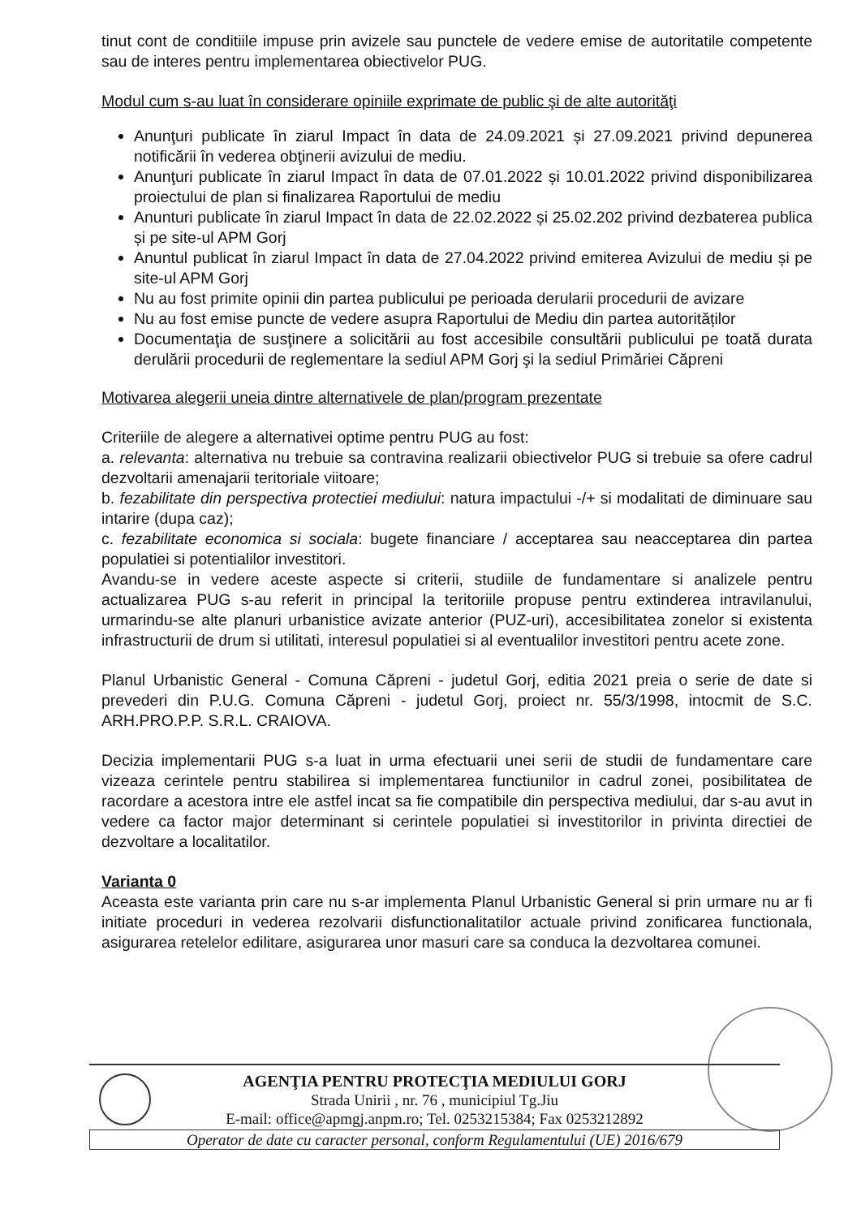tinut cont de conditiile impuse prin avizele sau punctele de vedere emise de autoritatile competente sau de interes pentru implementarea obiectivelor PUG.
Modul cum s-au luat în considerare opiniile exprimate de public şi de alte autorităţi
Anunţuri publicate în ziarul Impact în data de 24.09.2021 și 27.09.2021 privind depunerea notificării în vederea obţinerii avizului de mediu.
Anunţuri publicate în ziarul Impact în data de 07.01.2022 și 10.01.2022 privind disponibilizarea proiectului de plan si finalizarea Raportului de mediu
Anunturi publicate în ziarul Impact în data de 22.02.2022 și 25.02.202 privind dezbaterea publica și pe site-ul APM Gorj
Anuntul publicat în ziarul Impact în data de 27.04.2022 privind emiterea Avizului de mediu și pe site-ul APM Gorj
Nu au fost primite opinii din partea publicului pe perioada derularii procedurii de avizare
Nu au fost emise puncte de vedere asupra Raportului de Mediu din partea autorităților
Documentaţia de susţinere a solicitării au fost accesibile consultării publicului pe toată durata derulării procedurii de reglementare la sediul APM Gorj şi la sediul Primăriei Căpreni
Motivarea alegerii uneia dintre alternativele de plan/program prezentate
Criteriile de alegere a alternativei optime pentru PUG au fost:
a. relevanta: alternativa nu trebuie sa contravina realizarii obiectivelor PUG si trebuie sa ofere cadrul dezvoltarii amenajarii teritoriale viitoare;
b. fezabilitate din perspectiva protectiei mediului: natura impactului -/+ si modalitati de diminuare sau intarire (dupa caz);
c. fezabilitate economica si sociala: bugete financiare / acceptarea sau neacceptarea din partea populatiei si potentialilor investitori.
Avandu-se in vedere aceste aspecte si criterii, studiile de fundamentare si analizele pentru actualizarea PUG s-au referit in principal la teritoriile propuse pentru extinderea intravilanului, urmarindu-se alte planuri urbanistice avizate anterior (PUZ-uri), accesibilitatea zonelor si existenta infrastructurii de drum si utilitati, interesul populatiei si al eventualilor investitori pentru acete zone.
Planul Urbanistic General - Comuna Căpreni - judetul Gorj, editia 2021 preia o serie de date si prevederi din P.U.G. Comuna Căpreni - judetul Gorj, proiect nr. 55/3/1998, intocmit de S.C. ARH.PRO.P.P. S.R.L. CRAIOVA.
Decizia implementarii PUG s-a luat in urma efectuarii unei serii de studii de fundamentare care vizeaza cerintele pentru stabilirea si implementarea functiunilor in cadrul zonei, posibilitatea de racordare a acestora intre ele astfel incat sa fie compatibile din perspectiva mediului, dar s-au avut in vedere ca factor major determinant si cerintele populatiei si investitorilor in privinta directiei de dezvoltare a localitatilor.
Varianta 0
Aceasta este varianta prin care nu s-ar implementa Planul Urbanistic General si prin urmare nu ar fi initiate proceduri in vederea rezolvarii disfunctionalitatilor actuale privind zonificarea functionala, asigurarea retelelor edilitare, asigurarea unor masuri care sa conduca la dezvoltarea comunei.
AGENŢIA PENTRU PROTECŢIA MEDIULUI GORJ
Strada Unirii , nr. 76 , municipiul Tg.Jiu
E-mail: office@apmgj.anpm.ro; Tel. 0253215384; Fax 0253212892
Operator de date cu caracter personal, conform Regulamentului (UE) 2016/679